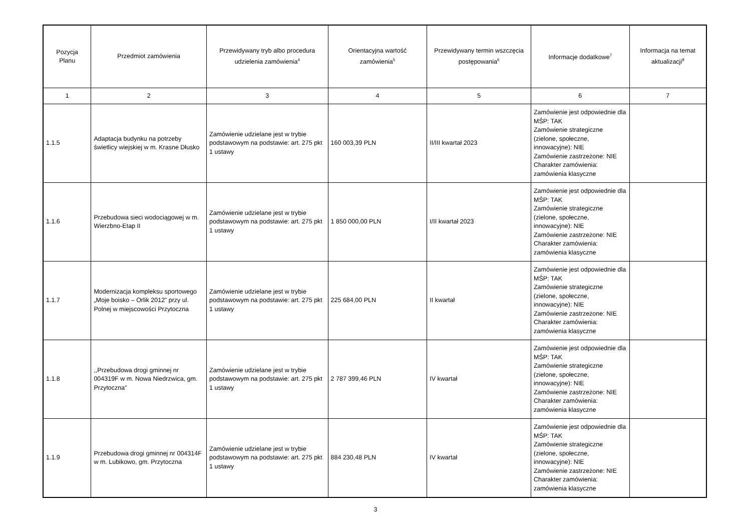| Pozycja Planu | Przedmiot zamówienia | Przewidywany tryb albo procedura udzielenia zamówienia<sup>4</sup> | Orientacyjna wartość zamówienia<sup>5</sup> | Przewidywany termin wszczęcia postępowania<sup>6</sup> | Informacje dodatkowe<sup>7</sup> | Informacja na temat aktualizacji<sup>8</sup> |
| --- | --- | --- | --- | --- | --- | --- |
| 1 | 2 | 3 | 4 | 5 | 6 | 7 |
| 1.1.5 | Adaptacja budynku na potrzeby świetlicy wiejskiej w m. Krasne Dłusko | Zamówienie udzielane jest w trybie podstawowym na podstawie: art. 275 pkt 1 ustawy | 160 003,39 PLN | II/III kwartał 2023 | Zamówienie jest odpowiednie dla MŚP: TAK Zamówienie strategiczne (zielone, społeczne, innowacyjne): NIE Zamówienie zastrzeżone: NIE Charakter zamówienia: zamówienia klasyczne | |
| 1.1.6 | Przebudowa sieci wodociągowej w m. Wierzbno-Etap II | Zamówienie udzielane jest w trybie podstawowym na podstawie: art. 275 pkt 1 ustawy | 1 850 000,00 PLN | I/II kwartał 2023 | Zamówienie jest odpowiednie dla MŚP: TAK Zamówienie strategiczne (zielone, społeczne, innowacyjne): NIE Zamówienie zastrzeżone: NIE Charakter zamówienia: zamówienia klasyczne | |
| 1.1.7 | Modernizacja kompleksu sportowego „Moje boisko – Orlik 2012” przy ul. Polnej w miejscowości Przytoczna | Zamówienie udzielane jest w trybie podstawowym na podstawie: art. 275 pkt 1 ustawy | 225 684,00 PLN | II kwartał | Zamówienie jest odpowiednie dla MŚP: TAK Zamówienie strategiczne (zielone, społeczne, innowacyjne): NIE Zamówienie zastrzeżone: NIE Charakter zamówienia: zamówienia klasyczne | |
| 1.1.8 | ,,Przebudowa drogi gminnej nr 004319F w m. Nowa Niedrzwica, gm. Przytoczna” | Zamówienie udzielane jest w trybie podstawowym na podstawie: art. 275 pkt 1 ustawy | 2 787 399,46 PLN | IV kwartał | Zamówienie jest odpowiednie dla MŚP: TAK Zamówienie strategiczne (zielone, społeczne, innowacyjne): NIE Zamówienie zastrzeżone: NIE Charakter zamówienia: zamówienia klasyczne | |
| 1.1.9 | Przebudowa drogi gminnej nr 004314F w m. Lubikowo, gm. Przytoczna | Zamówienie udzielane jest w trybie podstawowym na podstawie: art. 275 pkt 1 ustawy | 884 230,48 PLN | IV kwartał | Zamówienie jest odpowiednie dla MŚP: TAK Zamówienie strategiczne (zielone, społeczne, innowacyjne): NIE Zamówienie zastrzeżone: NIE Charakter zamówienia: zamówienia klasyczne | |
3